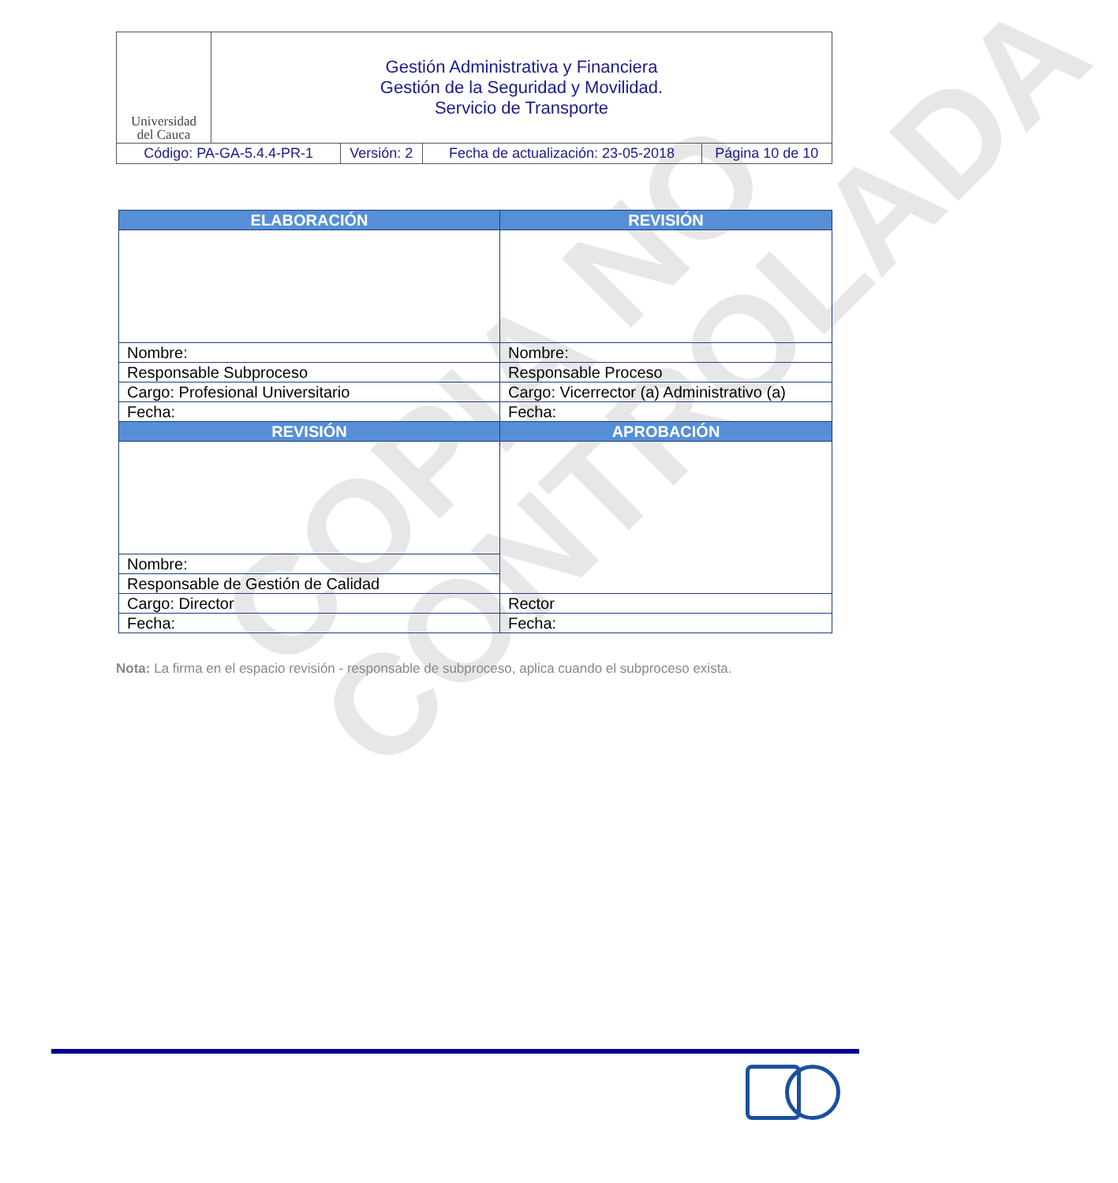COPIA NO
CONTROLADA
| Universidad del Cauca | Gestión Administrativa y Financiera Gestión de la Seguridad y Movilidad. Servicio de Transporte | | | |
| Código: PA-GA-5.4.4-PR-1 | | Versión: 2 | Fecha de actualización: 23-05-2018 | Página 10 de 10 |
| ELABORACIÓN | REVISIÓN |
| --- | --- |
| Nombre: | Nombre: |
| Responsable Subproceso | Responsable Proceso |
| Cargo: Profesional Universitario | Cargo: Vicerrector (a) Administrativo (a) |
| Fecha: | Fecha: |
| REVISIÓN | APROBACIÓN |
| Nombre: | |
| Responsable de Gestión de Calidad | |
| Cargo: Director | Rector |
| Fecha: | Fecha: |
Nota: La firma en el espacio revisión - responsable de subproceso, aplica cuando el subproceso exista.